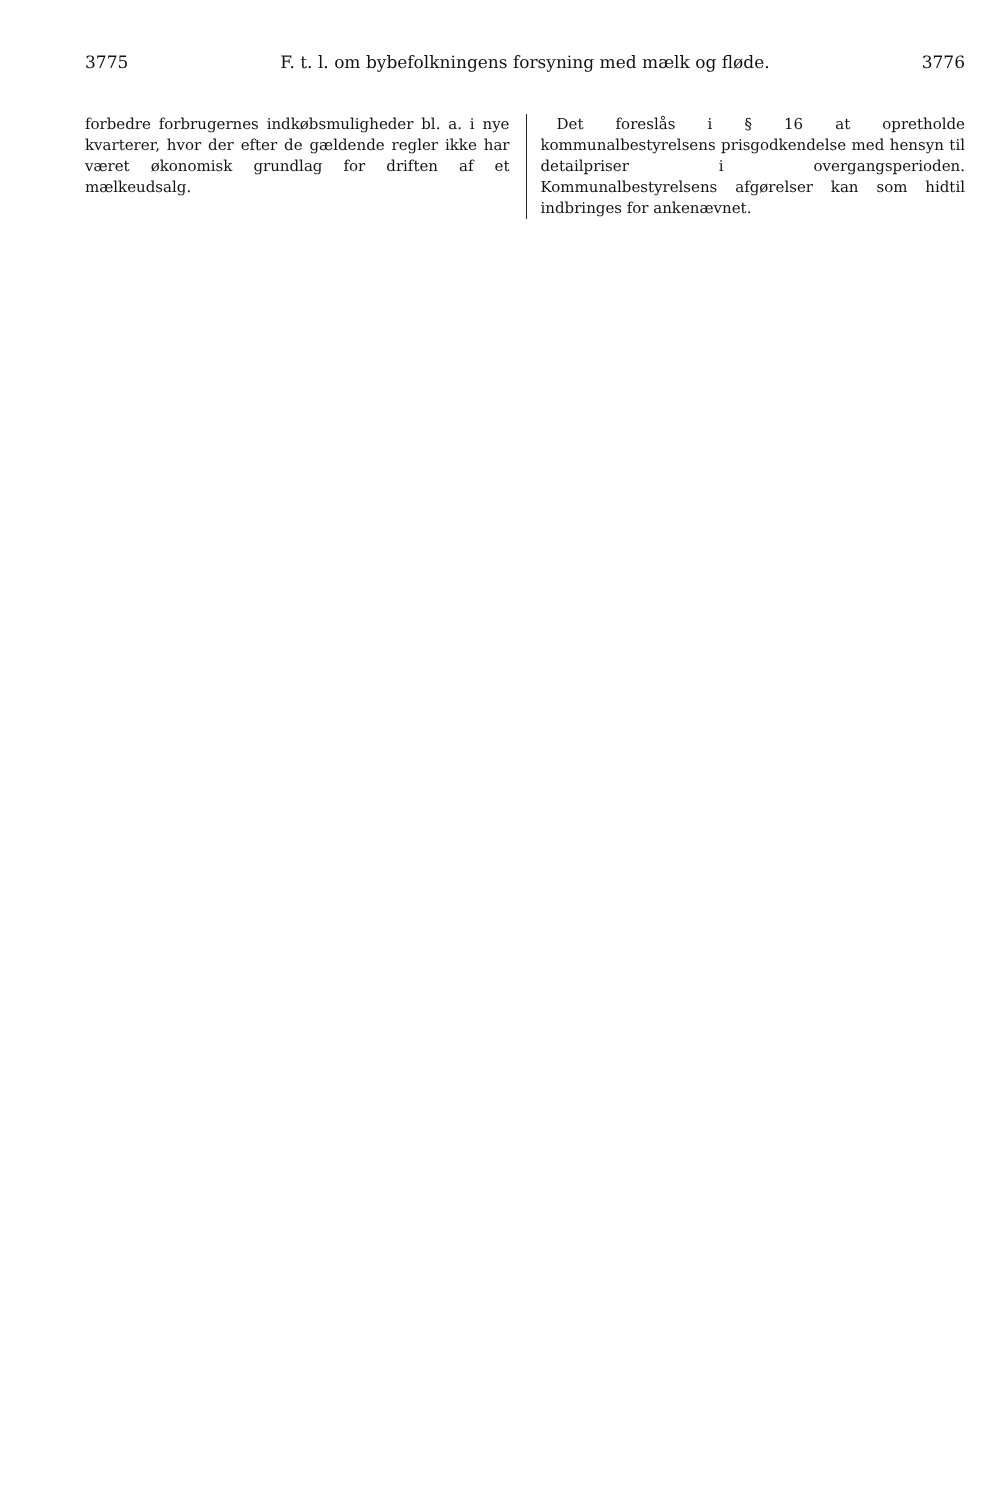3775 F. t. l. om bybefolkningens forsyning med mælk og fløde. 3776
forbedre forbrugernes indkøbsmuligheder bl. a. i nye kvarterer, hvor der efter de gældende regler ikke har været økonomisk grundlag for driften af et mælkeudsalg.
Det foreslås i § 16 at opretholde kommunalbestyrelsens prisgodkendelse med hensyn til detailpriser i overgangsperioden. Kommunalbestyrelsens afgørelser kan som hidtil indbringes for ankenævnet.